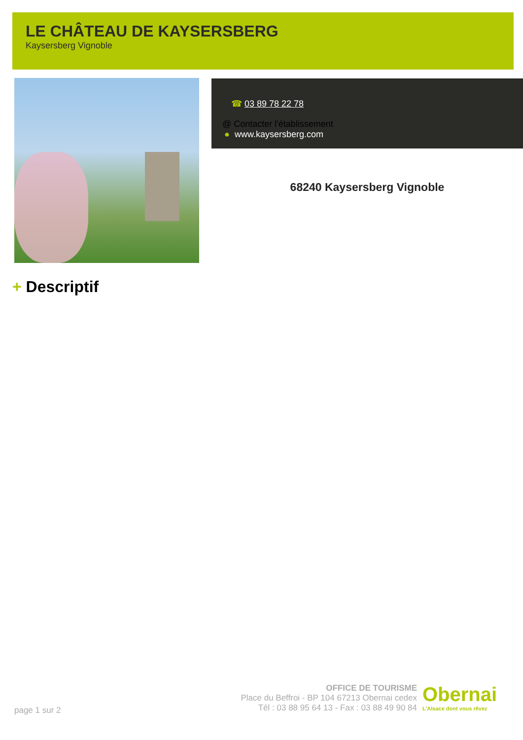LE CHÂTEAU DE KAYSERSBERG
Kaysersberg Vignoble
☎ 03 89 78 22 78
@ Contacter l'établissement
● www.kaysersberg.com
68240 Kaysersberg Vignoble
+ Descriptif
page 1 sur 2
OFFICE DE TOURISME
Place du Beffroi - BP 104 67213 Obernai cedex
Tél : 03 88 95 64 13 - Fax : 03 88 49 90 84
Obernai
L'Alsace dont vous rêvez